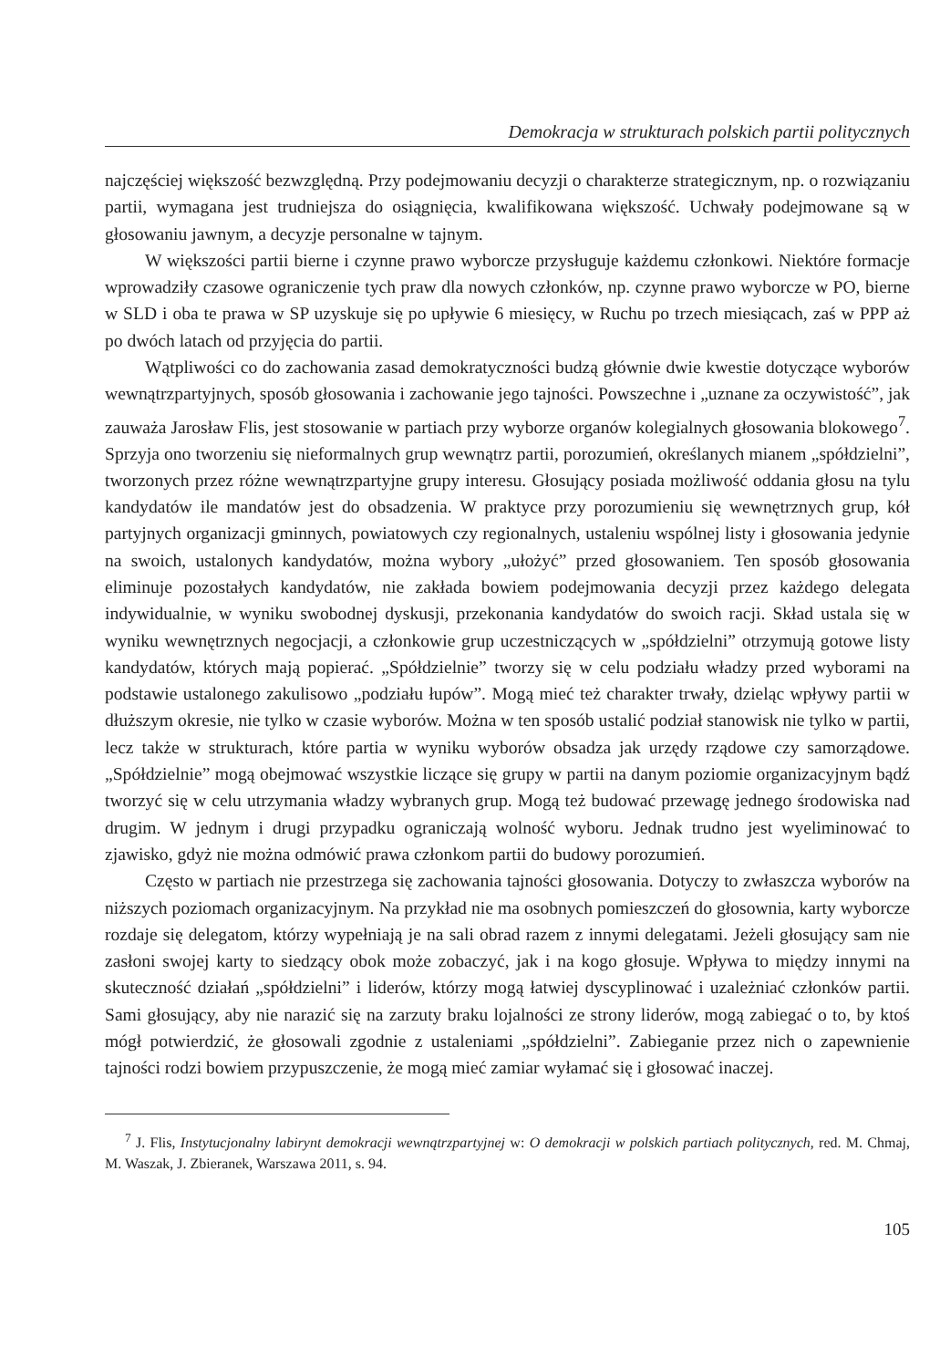Demokracja w strukturach polskich partii politycznych
najczęściej większość bezwzględną. Przy podejmowaniu decyzji o charakterze strategicznym, np. o rozwiązaniu partii, wymagana jest trudniejsza do osiągnięcia, kwalifikowana większość. Uchwały podejmowane są w głosowaniu jawnym, a decyzje personalne w tajnym.
W większości partii bierne i czynne prawo wyborcze przysługuje każdemu członkowi. Niektóre formacje wprowadziły czasowe ograniczenie tych praw dla nowych członków, np. czynne prawo wyborcze w PO, bierne w SLD i oba te prawa w SP uzyskuje się po upływie 6 miesięcy, w Ruchu po trzech miesiącach, zaś w PPP aż po dwóch latach od przyjęcia do partii.
Wątpliwości co do zachowania zasad demokratyczności budzą głównie dwie kwestie dotyczące wyborów wewnątrzpartyjnych, sposób głosowania i zachowanie jego tajności. Powszechne i „uznane za oczywistość”, jak zauważa Jarosław Flis, jest stosowanie w partiach przy wyborze organów kolegialnych głosowania blokowego<sup>7</sup>. Sprzyja ono tworzeniu się nieformalnych grup wewnątrz partii, porozumień, określanych mianem „spółdzielni”, tworzonych przez różne wewnątrzpartyjne grupy interesu. Głosujący posiada możliwość oddania głosu na tylu kandydatów ile mandatów jest do obsadzenia. W praktyce przy porozumieniu się wewnętrznych grup, kół partyjnych organizacji gminnych, powiatowych czy regionalnych, ustaleniu wspólnej listy i głosowania jedynie na swoich, ustalonych kandydatów, można wybory „ułożyć” przed głosowaniem. Ten sposób głosowania eliminuje pozostałych kandydatów, nie zakłada bowiem podejmowania decyzji przez każdego delegata indywidualnie, w wyniku swobodnej dyskusji, przekonania kandydatów do swoich racji. Skład ustala się w wyniku wewnętrznych negocjacji, a członkowie grup uczestniczących w „spółdzielni” otrzymują gotowe listy kandydatów, których mają popierać. „Spółdzielnie” tworzy się w celu podziału władzy przed wyborami na podstawie ustalonego zakulisowo „podziału łupów”. Mogą mieć też charakter trwały, dzieląc wpływy partii w dłuższym okresie, nie tylko w czasie wyborów. Można w ten sposób ustalić podział stanowisk nie tylko w partii, lecz także w strukturach, które partia w wyniku wyborów obsadza jak urzędy rządowe czy samorządowe. „Spółdzielnie” mogą obejmować wszystkie liczące się grupy w partii na danym poziomie organizacyjnym bądź tworzyć się w celu utrzymania władzy wybranych grup. Mogą też budować przewagę jednego środowiska nad drugim. W jednym i drugi przypadku ograniczają wolność wyboru. Jednak trudno jest wyeliminować to zjawisko, gdyż nie można odmówić prawa członkom partii do budowy porozumień.
Często w partiach nie przestrzega się zachowania tajności głosowania. Dotyczy to zwłaszcza wyborów na niższych poziomach organizacyjnym. Na przykład nie ma osobnych pomieszczeń do głosownia, karty wyborcze rozdaje się delegatom, którzy wypełniają je na sali obrad razem z innymi delegatami. Jeżeli głosujący sam nie zasłoni swojej karty to siedzący obok może zobaczyć, jak i na kogo głosuje. Wpływa to między innymi na skuteczność działań „spółdzielni” i liderów, którzy mogą łatwiej dyscyplinować i uzależniać członków partii. Sami głosujący, aby nie narazić się na zarzuty braku lojalności ze strony liderów, mogą zabiegać o to, by ktoś mógł potwierdzić, że głosowali zgodnie z ustaleniami „spółdzielni”. Zabieganie przez nich o zapewnienie tajności rodzi bowiem przypuszczenie, że mogą mieć zamiar wyłamać się i głosować inaczej.
<sup>7</sup> J. Flis, Instytucjonalny labirynt demokracji wewnątrzpartyjnej w: O demokracji w polskich partiach politycznych, red. M. Chmaj, M. Waszak, J. Zbieranek, Warszawa 2011, s. 94.
105